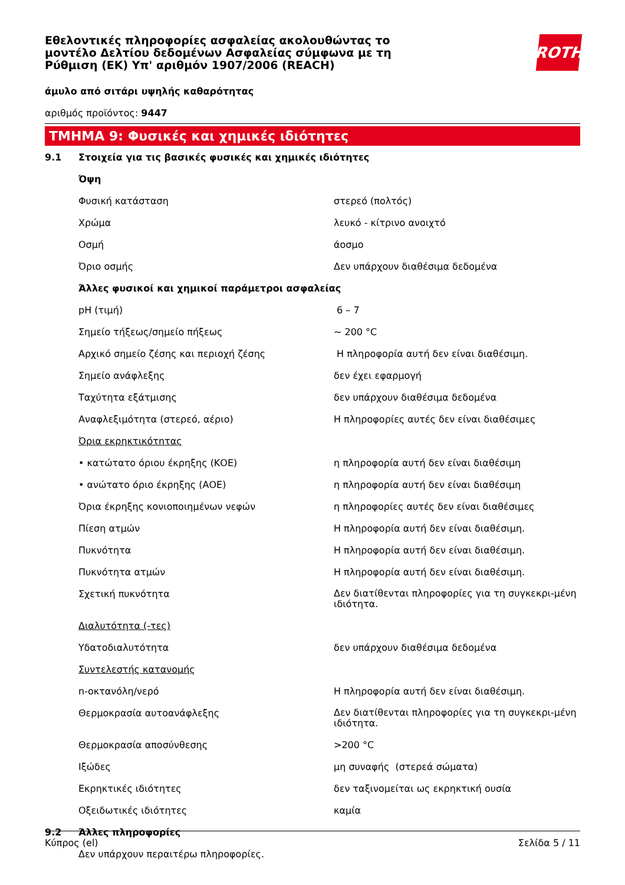ROTH
Εθελοντικές πληροφορίες ασφαλείας ακολουθώντας το μοντέλο Δελτίου δεδομένων Ασφαλείας σύμφωνα με τη Ρύθμιση (ΕΚ) Υπ' αριθμόν 1907/2006 (REACH)
άμυλο από σιτάρι υψηλής καθαρότητας
αριθμός προϊόντος: 9447
ΤΜΗΜΑ 9: Φυσικές και χημικές ιδιότητες
| 9.1 | Στοιχεία για τις βασικές φυσικές και χημικές ιδιότητες | |
| | Όψη | |
| | Φυσική κατάσταση | στερεό (πολτός) |
| | Χρώμα | λευκό - κίτρινο ανοιχτό |
| | Οσμή | άοσμο |
| | Όριο οσμής | Δεν υπάρχουν διαθέσιμα δεδομένα |
| | Άλλες φυσικοί και χημικοί παράμετροι ασφαλείας | |
| | pH (τιμή) | 6 – 7 |
| | Σημείο τήξεως/σημείο πήξεως | ~ 200 °C |
| | Αρχικό σημείο ζέσης και περιοχή ζέσης | Η πληροφορία αυτή δεν είναι διαθέσιμη. |
| | Σημείο ανάφλεξης | δεν έχει εφαρμογή |
| | Ταχύτητα εξάτμισης | δεν υπάρχουν διαθέσιμα δεδομένα |
| | Αναφλεξιμότητα (στερεό, αέριο) | Η πληροφορίες αυτές δεν είναι διαθέσιμες |
| | Όρια εκρηκτικότητας | |
| | • κατώτατο όριου έκρηξης (ΚΟΕ) | η πληροφορία αυτή δεν είναι διαθέσιμη |
| | • ανώτατο όριο έκρηξης (ΑΟΕ) | η πληροφορία αυτή δεν είναι διαθέσιμη |
| | Όρια έκρηξης κονιοποιημένων νεφών | η πληροφορίες αυτές δεν είναι διαθέσιμες |
| | Πίεση ατμών | Η πληροφορία αυτή δεν είναι διαθέσιμη. |
| | Πυκνότητα | Η πληροφορία αυτή δεν είναι διαθέσιμη. |
| | Πυκνότητα ατμών | Η πληροφορία αυτή δεν είναι διαθέσιμη. |
| | Σχετική πυκνότητα | Δεν διατίθενται πληροφορίες για τη συγκεκρι-μένη ιδιότητα. |
| | Διαλυτότητα (-τες) | |
| | Υδατοδιαλυτότητα | δεν υπάρχουν διαθέσιμα δεδομένα |
| | Συντελεστής κατανομής | |
| | n-οκτανόλη/νερό | Η πληροφορία αυτή δεν είναι διαθέσιμη. |
| | Θερμοκρασία αυτοανάφλεξης | Δεν διατίθενται πληροφορίες για τη συγκεκρι-μένη ιδιότητα. |
| | Θερμοκρασία αποσύνθεσης | >200 °C |
| | Ιξώδες | μη συναφής (στερεά σώματα) |
| | Εκρηκτικές ιδιότητες | δεν ταξινομείται ως εκρηκτική ουσία |
| | Οξειδωτικές ιδιότητες | καμία |
| 9.2 | Άλλες πληροφορίες | |
| | Δεν υπάρχουν περαιτέρω πληροφορίες. | |
Κύπρος (el) Σελίδα 5 / 11